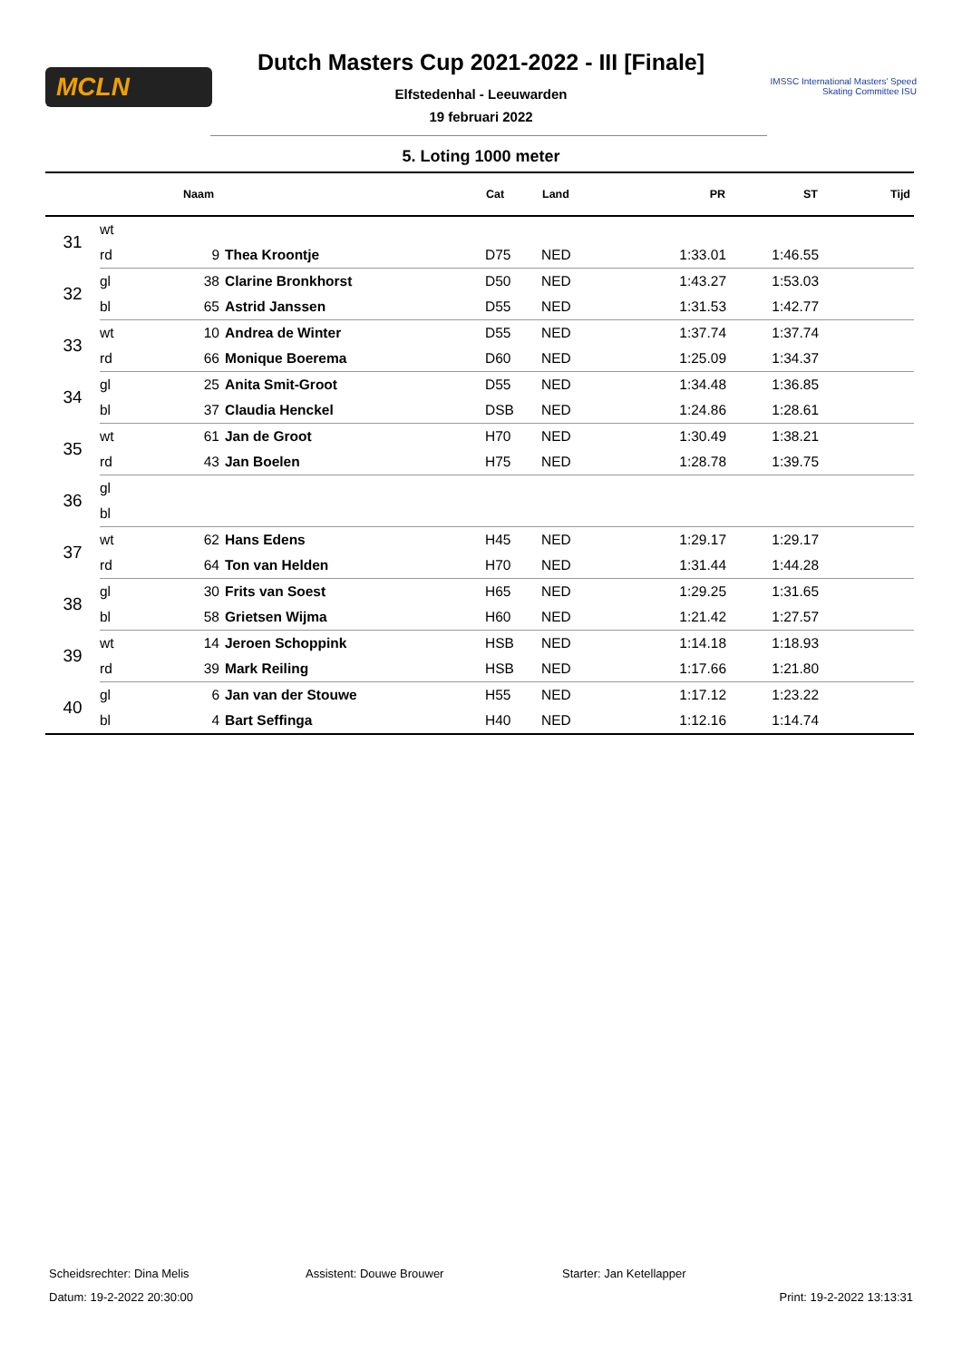MCLN
Dutch Masters Cup 2021-2022 - III [Finale]
Elfstedenhal - Leeuwarden
19 februari 2022
IMSSC International Masters' Speed Skating Committee ISU
5. Loting 1000 meter
| | | Naam | | Cat | Land | PR | ST | Tijd |
| --- | --- | --- | --- | --- | --- | --- | --- | --- |
| 31 | wt | | | | | | | |
| | rd | 9 | Thea Kroontje | D75 | NED | 1:33.01 | 1:46.55 | |
| 32 | gl | 38 | Clarine Bronkhorst | D50 | NED | 1:43.27 | 1:53.03 | |
| | bl | 65 | Astrid Janssen | D55 | NED | 1:31.53 | 1:42.77 | |
| 33 | wt | 10 | Andrea de Winter | D55 | NED | 1:37.74 | 1:37.74 | |
| | rd | 66 | Monique Boerema | D60 | NED | 1:25.09 | 1:34.37 | |
| 34 | gl | 25 | Anita Smit-Groot | D55 | NED | 1:34.48 | 1:36.85 | |
| | bl | 37 | Claudia Henckel | DSB | NED | 1:24.86 | 1:28.61 | |
| 35 | wt | 61 | Jan de Groot | H70 | NED | 1:30.49 | 1:38.21 | |
| | rd | 43 | Jan Boelen | H75 | NED | 1:28.78 | 1:39.75 | |
| 36 | gl | | | | | | | |
| | bl | | | | | | | |
| 37 | wt | 62 | Hans Edens | H45 | NED | 1:29.17 | 1:29.17 | |
| | rd | 64 | Ton van Helden | H70 | NED | 1:31.44 | 1:44.28 | |
| 38 | gl | 30 | Frits van Soest | H65 | NED | 1:29.25 | 1:31.65 | |
| | bl | 58 | Grietsen Wijma | H60 | NED | 1:21.42 | 1:27.57 | |
| 39 | wt | 14 | Jeroen Schoppink | HSB | NED | 1:14.18 | 1:18.93 | |
| | rd | 39 | Mark Reiling | HSB | NED | 1:17.66 | 1:21.80 | |
| 40 | gl | 6 | Jan van der Stouwe | H55 | NED | 1:17.12 | 1:23.22 | |
| | bl | 4 | Bart Seffinga | H40 | NED | 1:12.16 | 1:14.74 | |
Scheidsrechter: Dina Melis Assistent: Douwe Brouwer Starter: Jan Ketellapper
Datum: 19-2-2022 20:30:00 Print: 19-2-2022 13:13:31